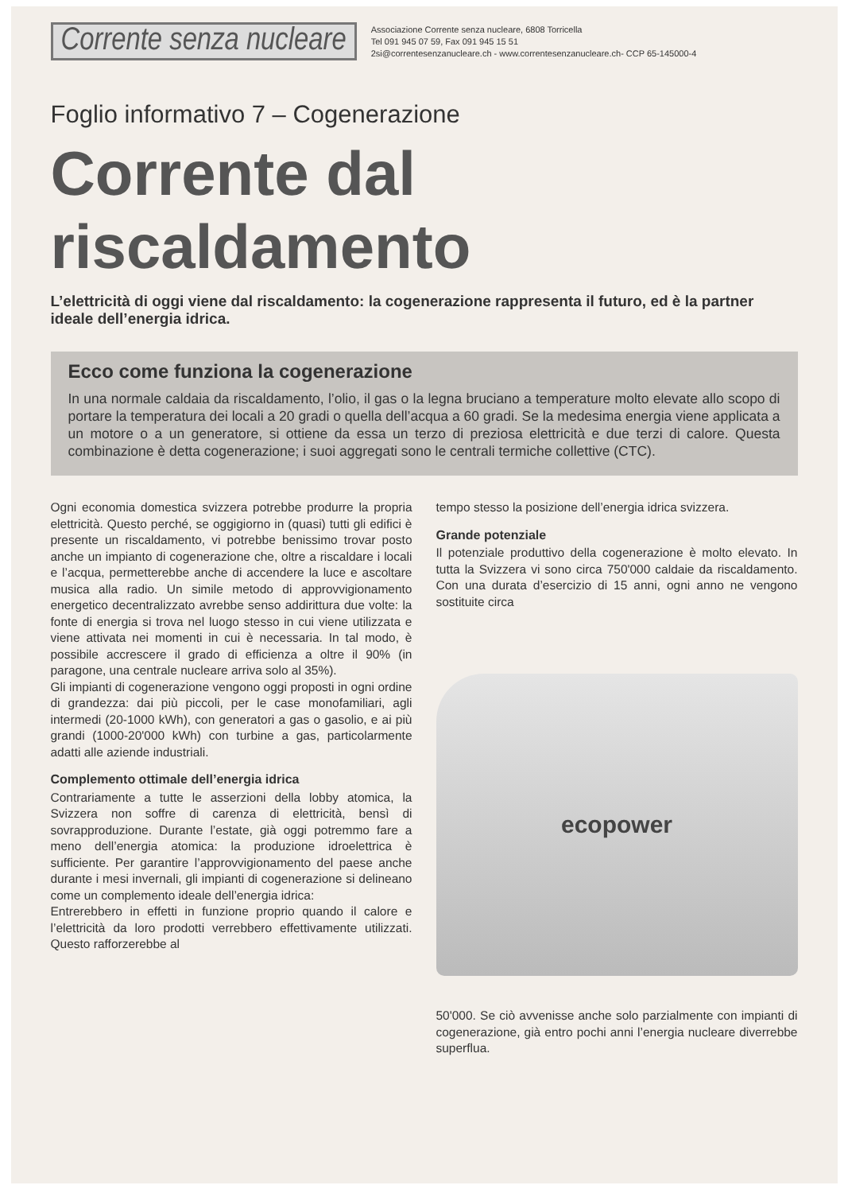Corrente senza nucleare
Associazione Corrente senza nucleare, 6808 Torricella
Tel 091 945 07 59, Fax 091 945 15 51
2si@correntesenzanucleare.ch - www.correntesenzanucleare.ch- CCP 65-145000-4
Foglio informativo 7 – Cogenerazione
Corrente dal
riscaldamento
L’elettricità di oggi viene dal riscaldamento: la cogenerazione rappresenta il futuro, ed è la partner ideale dell’energia idrica.
Ecco come funziona la cogenerazione
In una normale caldaia da riscaldamento, l’olio, il gas o la legna bruciano a temperature molto elevate allo scopo di portare la temperatura dei locali a 20 gradi o quella dell’acqua a 60 gradi. Se la medesima energia viene applicata a un motore o a un generatore, si ottiene da essa un terzo di preziosa elettricità e due terzi di calore. Questa combinazione è detta cogenerazione; i suoi aggregati sono le centrali termiche collettive (CTC).
Ogni economia domestica svizzera potrebbe produrre la propria elettricità. Questo perché, se oggigiorno in (quasi) tutti gli edifici è presente un riscaldamento, vi potrebbe benissimo trovar posto anche un impianto di cogenerazione che, oltre a riscaldare i locali e l’acqua, permetterebbe anche di accendere la luce e ascoltare musica alla radio. Un simile metodo di approvvigionamento energetico decentralizzato avrebbe senso addirittura due volte: la fonte di energia si trova nel luogo stesso in cui viene utilizzata e viene attivata nei momenti in cui è necessaria. In tal modo, è possibile accrescere il grado di efficienza a oltre il 90% (in paragone, una centrale nucleare arriva solo al 35%).
Gli impianti di cogenerazione vengono oggi proposti in ogni ordine di grandezza: dai più piccoli, per le case monofamiliari, agli intermedi (20-1000 kWh), con generatori a gas o gasolio, e ai più grandi (1000-20'000 kWh) con turbine a gas, particolarmente adatti alle aziende industriali.
Complemento ottimale dell’energia idrica
Contrariamente a tutte le asserzioni della lobby atomica, la Svizzera non soffre di carenza di elettricità, bensì di sovrapproduzione. Durante l’estate, già oggi potremmo fare a meno dell’energia atomica: la produzione idroelettrica è sufficiente. Per garantire l’approvvigionamento del paese anche durante i mesi invernali, gli impianti di cogenerazione si delineano come un complemento ideale dell’energia idrica:
Entrerebbero in effetti in funzione proprio quando il calore e l’elettricità da loro prodotti verrebbero effettivamente utilizzati. Questo rafforzerebbe al
tempo stesso la posizione dell’energia idrica svizzera.
Grande potenziale
Il potenziale produttivo della cogenerazione è molto elevato. In tutta la Svizzera vi sono circa 750'000 caldaie da riscaldamento. Con una durata d’esercizio di 15 anni, ogni anno ne vengono sostituite circa
ecopower
50'000. Se ciò avvenisse anche solo parzialmente con impianti di cogenerazione, già entro pochi anni l’energia nucleare diverrebbe superflua.